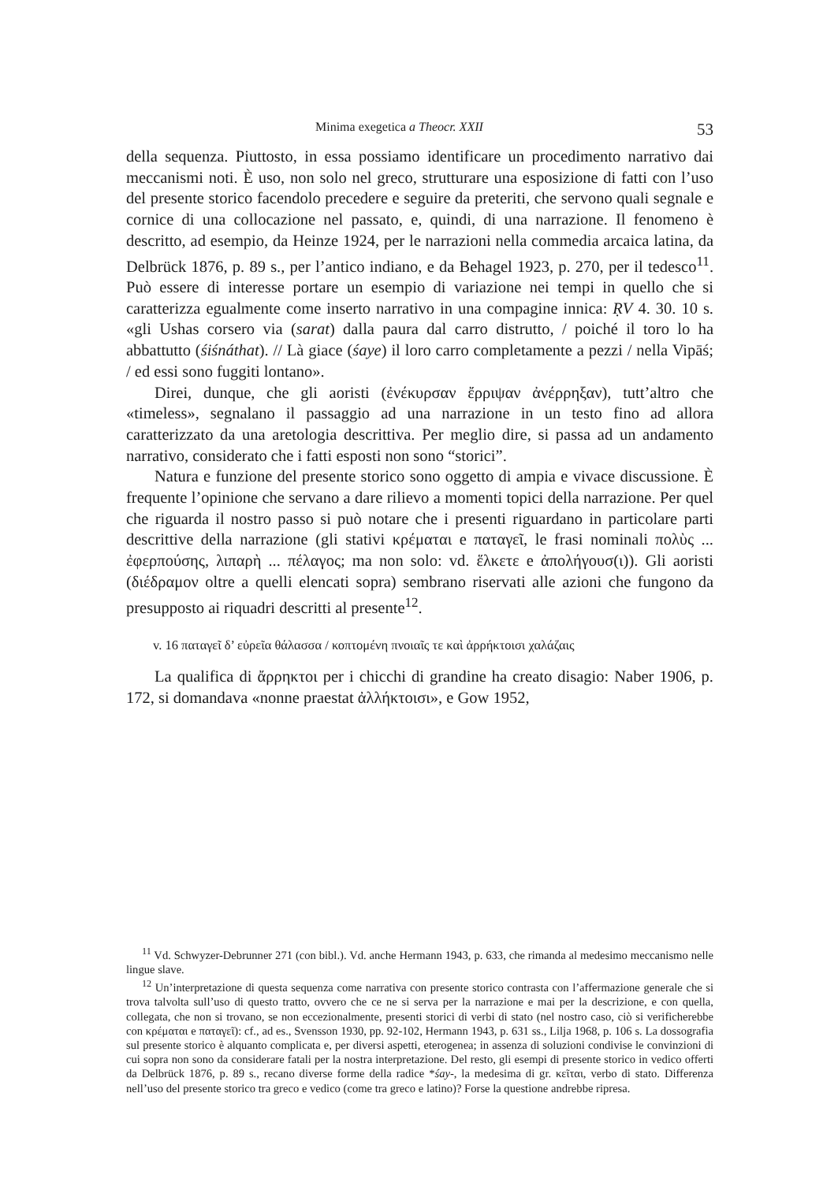Minima exegetica a Theocr. XXII 53
della sequenza. Piuttosto, in essa possiamo identificare un procedimento narrativo dai meccanismi noti. È uso, non solo nel greco, strutturare una esposizione di fatti con l’uso del presente storico facendolo precedere e seguire da preteriti, che servono quali segnale e cornice di una collocazione nel passato, e, quindi, di una narrazione. Il fenomeno è descritto, ad esempio, da Heinze 1924, per le narrazioni nella commedia arcaica latina, da Delbrück 1876, p. 89 s., per l’antico indiano, e da Behagel 1923, p. 270, per il tedesco<sup>11</sup>. Può essere di interesse portare un esempio di variazione nei tempi in quello che si caratterizza egualmente come inserto narrativo in una compagine innica: ṚV 4. 30. 10 s. «gli Ushas corsero via (sarat) dalla paura dal carro distrutto, / poiché il toro lo ha abbattutto (śiśnáthat). // Là giace (śaye) il loro carro completamente a pezzi / nella Vipāś; / ed essi sono fuggiti lontano».
Direi, dunque, che gli aoristi (ἐνέκυρσαν ἔρριψαν ἀνέρρηξαν), tutt’altro che «timeless», segnalano il passaggio ad una narrazione in un testo fino ad allora caratterizzato da una aretologia descrittiva. Per meglio dire, si passa ad un andamento narrativo, considerato che i fatti esposti non sono “storici”.
Natura e funzione del presente storico sono oggetto di ampia e vivace discussione. È frequente l’opinione che servano a dare rilievo a momenti topici della narrazione. Per quel che riguarda il nostro passo si può notare che i presenti riguardano in particolare parti descrittive della narrazione (gli stativi κρέμαται e παταγεῖ, le frasi nominali πολὺς ... ἐφερπούσης, λιπαρὴ ... πέλαγος; ma non solo: vd. ἕλκετε e ἀπολήγουσ(ι)). Gli aoristi (διέδραμον oltre a quelli elencati sopra) sembrano riservati alle azioni che fungono da presupposto ai riquadri descritti al presente<sup>12</sup>.
v. 16 παταγεῖ δ’ εὐρεῖα θάλασσα / κοπτομένη πνοιαῖς τε καὶ ἀρρήκτοισι χαλάζαις
La qualifica di ἄρρηκτοι per i chicchi di grandine ha creato disagio: Naber 1906, p. 172, si domandava «nonne praestat ἀλλήκτοισι», e Gow 1952,
<sup>11</sup> Vd. Schwyzer-Debrunner 271 (con bibl.). Vd. anche Hermann 1943, p. 633, che rimanda al medesimo meccanismo nelle lingue slave.
<sup>12</sup> Un’interpretazione di questa sequenza come narrativa con presente storico contrasta con l’affermazione generale che si trova talvolta sull’uso di questo tratto, ovvero che ce ne si serva per la narrazione e mai per la descrizione, e con quella, collegata, che non si trovano, se non eccezionalmente, presenti storici di verbi di stato (nel nostro caso, ciò si verificherebbe con κρέμαται e παταγεῖ): cf., ad es., Svensson 1930, pp. 92-102, Hermann 1943, p. 631 ss., Lilja 1968, p. 106 s. La dossografia sul presente storico è alquanto complicata e, per diversi aspetti, eterogenea; in assenza di soluzioni condivise le convinzioni di cui sopra non sono da considerare fatali per la nostra interpretazione. Del resto, gli esempi di presente storico in vedico offerti da Delbrück 1876, p. 89 s., recano diverse forme della radice *śay-, la medesima di gr. κεῖται, verbo di stato. Differenza nell’uso del presente storico tra greco e vedico (come tra greco e latino)? Forse la questione andrebbe ripresa.